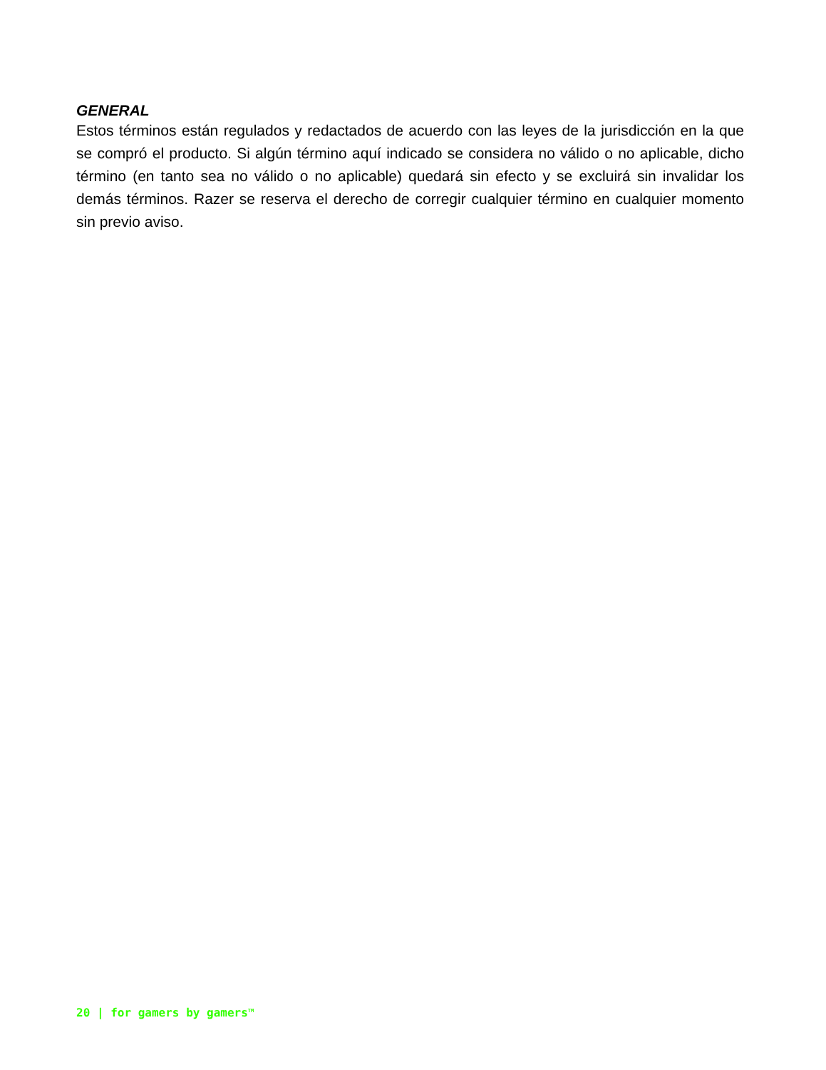GENERAL
Estos términos están regulados y redactados de acuerdo con las leyes de la jurisdicción en la que se compró el producto. Si algún término aquí indicado se considera no válido o no aplicable, dicho término (en tanto sea no válido o no aplicable) quedará sin efecto y se excluirá sin invalidar los demás términos. Razer se reserva el derecho de corregir cualquier término en cualquier momento sin previo aviso.
20 | for gamers by gamers<sup>TM</sup>